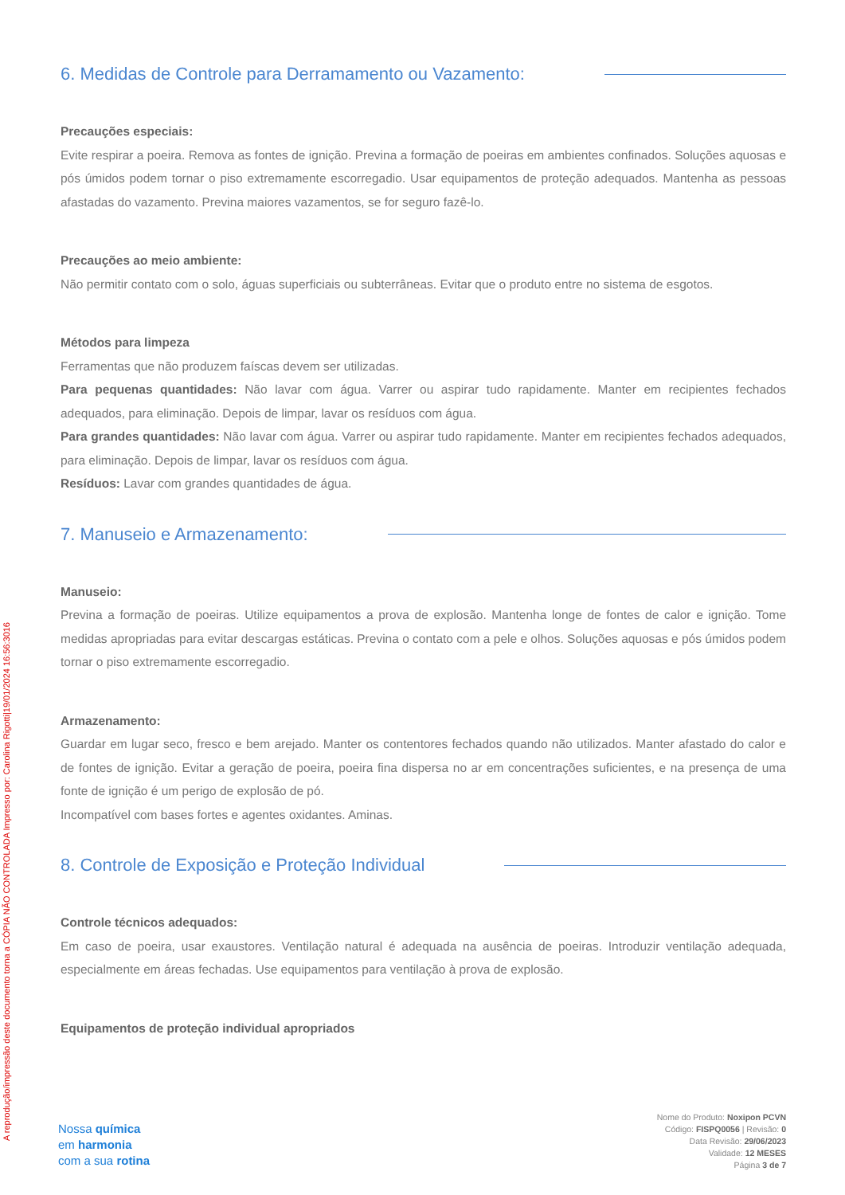A reprodução/impressão deste documento torna a CÓPIA NÃO CONTROLADA Impresso por: Carolina Rigotti|19/01/2024 16:56:3016
6. Medidas de Controle para Derramamento ou Vazamento:
Precauções especiais:
Evite respirar a poeira. Remova as fontes de ignição. Previna a formação de poeiras em ambientes confinados. Soluções aquosas e pós úmidos podem tornar o piso extremamente escorregadio. Usar equipamentos de proteção adequados. Mantenha as pessoas afastadas do vazamento. Previna maiores vazamentos, se for seguro fazê-lo.
Precauções ao meio ambiente:
Não permitir contato com o solo, águas superficiais ou subterrâneas. Evitar que o produto entre no sistema de esgotos.
Métodos para limpeza
Ferramentas que não produzem faíscas devem ser utilizadas.
Para pequenas quantidades: Não lavar com água. Varrer ou aspirar tudo rapidamente. Manter em recipientes fechados adequados, para eliminação. Depois de limpar, lavar os resíduos com água.
Para grandes quantidades: Não lavar com água. Varrer ou aspirar tudo rapidamente. Manter em recipientes fechados adequados, para eliminação. Depois de limpar, lavar os resíduos com água.
Resíduos: Lavar com grandes quantidades de água.
7. Manuseio e Armazenamento:
Manuseio:
Previna a formação de poeiras. Utilize equipamentos a prova de explosão. Mantenha longe de fontes de calor e ignição. Tome medidas apropriadas para evitar descargas estáticas. Previna o contato com a pele e olhos. Soluções aquosas e pós úmidos podem tornar o piso extremamente escorregadio.
Armazenamento:
Guardar em lugar seco, fresco e bem arejado. Manter os contentores fechados quando não utilizados. Manter afastado do calor e de fontes de ignição. Evitar a geração de poeira, poeira fina dispersa no ar em concentrações suficientes, e na presença de uma fonte de ignição é um perigo de explosão de pó.
Incompatível com bases fortes e agentes oxidantes. Aminas.
8. Controle de Exposição e Proteção Individual
Controle técnicos adequados:
Em caso de poeira, usar exaustores. Ventilação natural é adequada na ausência de poeiras. Introduzir ventilação adequada, especialmente em áreas fechadas. Use equipamentos para ventilação à prova de explosão.
Equipamentos de proteção individual apropriados
Nossa química
em harmonia
com a sua rotina
Nome do Produto: Noxipon PCVN
Código: FISPQ0056 | Revisão: 0
Data Revisão: 29/06/2023
Validade: 12 MESES
Página 3 de 7